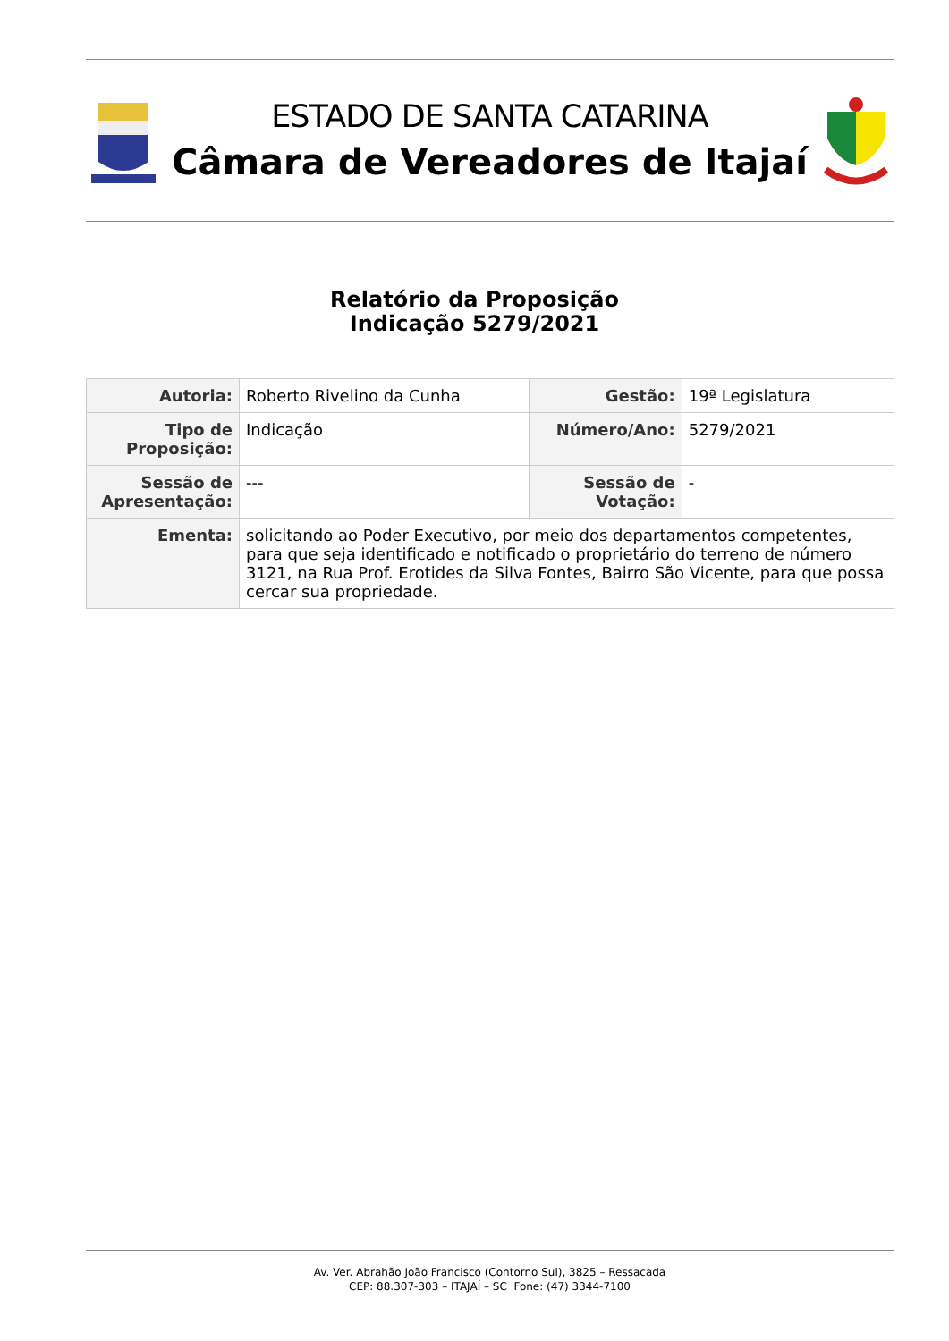ESTADO DE SANTA CATARINA
Câmara de Vereadores de Itajaí
Relatório da Proposição
Indicação 5279/2021
| Autoria: | Roberto Rivelino da Cunha | Gestão: | 19ª Legislatura |
| Tipo de Proposição: | Indicação | Número/Ano: | 5279/2021 |
| Sessão de Apresentação: | --- | Sessão de Votação: | - |
| Ementa: | solicitando ao Poder Executivo, por meio dos departamentos competentes, para que seja identificado e notificado o proprietário do terreno de número 3121, na Rua Prof. Erotides da Silva Fontes, Bairro São Vicente, para que possa cercar sua propriedade. | | |
Av. Ver. Abrahão João Francisco (Contorno Sul), 3825 – Ressacada
CEP: 88.307-303 – ITAJAÍ – SC Fone: (47) 3344-7100